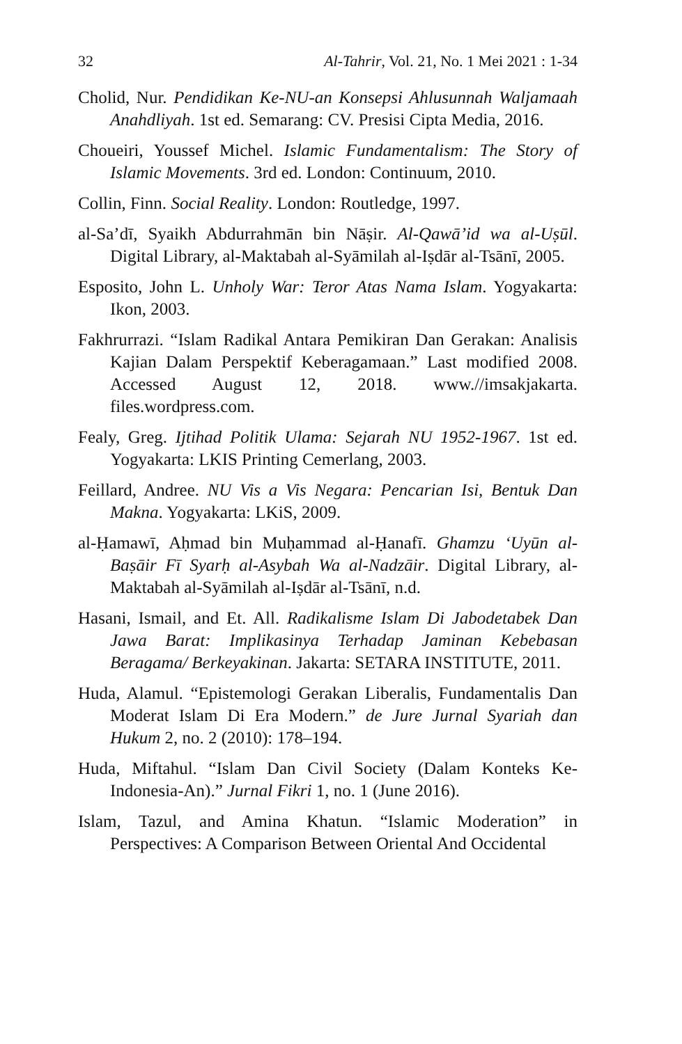32 Al-Tahrir, Vol. 21, No. 1 Mei 2021 : 1-34
Cholid, Nur. Pendidikan Ke-NU-an Konsepsi Ahlusunnah Waljamaah Anahdliyah. 1st ed. Semarang: CV. Presisi Cipta Media, 2016.
Choueiri, Youssef Michel. Islamic Fundamentalism: The Story of Islamic Movements. 3rd ed. London: Continuum, 2010.
Collin, Finn. Social Reality. London: Routledge, 1997.
al-Sa’dī, Syaikh Abdurrahmān bin Nāṣir. Al-Qawā’id wa al-Uṣūl. Digital Library, al-Maktabah al-Syāmilah al-Iṣdār al-Tsānī, 2005.
Esposito, John L. Unholy War: Teror Atas Nama Islam. Yogyakarta: Ikon, 2003.
Fakhrurrazi. “Islam Radikal Antara Pemikiran Dan Gerakan: Analisis Kajian Dalam Perspektif Keberagamaan.” Last modified 2008. Accessed August 12, 2018. www.//imsakjakarta. files.wordpress.com.
Fealy, Greg. Ijtihad Politik Ulama: Sejarah NU 1952-1967. 1st ed. Yogyakarta: LKIS Printing Cemerlang, 2003.
Feillard, Andree. NU Vis a Vis Negara: Pencarian Isi, Bentuk Dan Makna. Yogyakarta: LKiS, 2009.
al-Ḥamawī, Aḥmad bin Muḥammad al-Ḥanafī. Ghamzu ‘Uyūn al-Baṣāir Fī Syarḥ al-Asybah Wa al-Nadzāir. Digital Library, al-Maktabah al-Syāmilah al-Iṣdār al-Tsānī, n.d.
Hasani, Ismail, and Et. All. Radikalisme Islam Di Jabodetabek Dan Jawa Barat: Implikasinya Terhadap Jaminan Kebebasan Beragama/ Berkeyakinan. Jakarta: SETARA INSTITUTE, 2011.
Huda, Alamul. “Epistemologi Gerakan Liberalis, Fundamentalis Dan Moderat Islam Di Era Modern.” de Jure Jurnal Syariah dan Hukum 2, no. 2 (2010): 178–194.
Huda, Miftahul. “Islam Dan Civil Society (Dalam Konteks Ke-Indonesia-An).” Jurnal Fikri 1, no. 1 (June 2016).
Islam, Tazul, and Amina Khatun. “Islamic Moderation” in Perspectives: A Comparison Between Oriental And Occidental